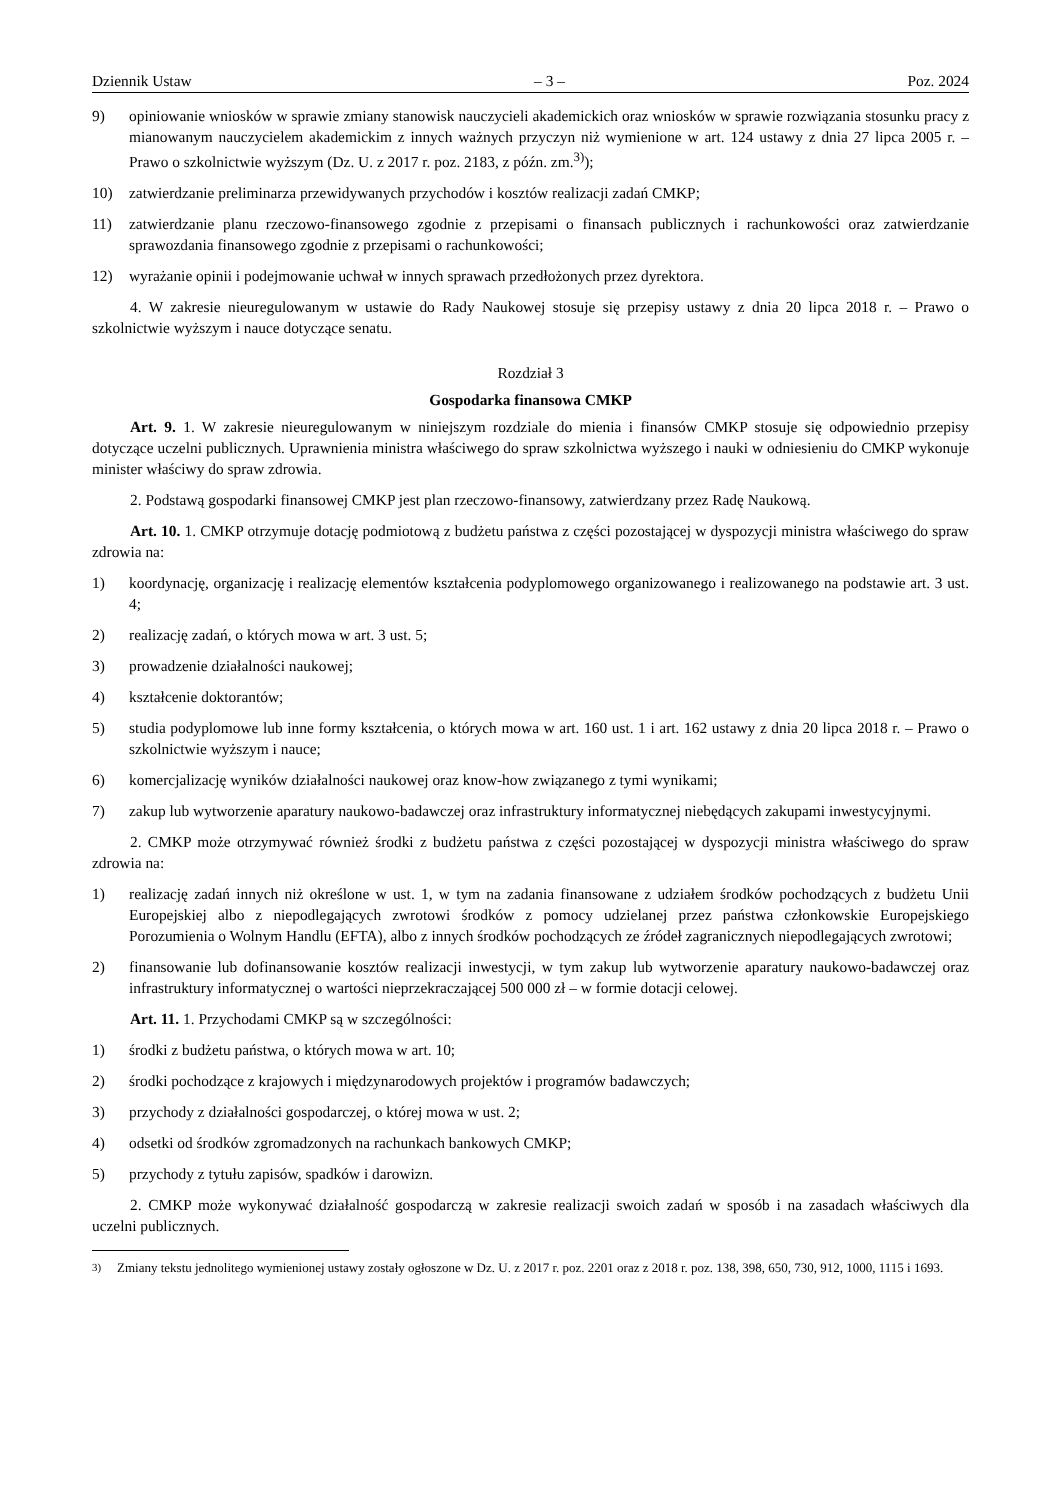Dziennik Ustaw – 3 – Poz. 2024
9) opiniowanie wniosków w sprawie zmiany stanowisk nauczycieli akademickich oraz wniosków w sprawie rozwiązania stosunku pracy z mianowanym nauczycielem akademickim z innych ważnych przyczyn niż wymienione w art. 124 ustawy z dnia 27 lipca 2005 r. – Prawo o szkolnictwie wyższym (Dz. U. z 2017 r. poz. 2183, z późn. zm.<sup>3)</sup>);
10) zatwierdzanie preliminarza przewidywanych przychodów i kosztów realizacji zadań CMKP;
11) zatwierdzanie planu rzeczowo-finansowego zgodnie z przepisami o finansach publicznych i rachunkowości oraz zatwierdzanie sprawozdania finansowego zgodnie z przepisami o rachunkowości;
12) wyrażanie opinii i podejmowanie uchwał w innych sprawach przedłożonych przez dyrektora.
4. W zakresie nieuregulowanym w ustawie do Rady Naukowej stosuje się przepisy ustawy z dnia 20 lipca 2018 r. – Prawo o szkolnictwie wyższym i nauce dotyczące senatu.
Rozdział 3
Gospodarka finansowa CMKP
Art. 9. 1. W zakresie nieuregulowanym w niniejszym rozdziale do mienia i finansów CMKP stosuje się odpowiednio przepisy dotyczące uczelni publicznych. Uprawnienia ministra właściwego do spraw szkolnictwa wyższego i nauki w odniesieniu do CMKP wykonuje minister właściwy do spraw zdrowia.
2. Podstawą gospodarki finansowej CMKP jest plan rzeczowo-finansowy, zatwierdzany przez Radę Naukową.
Art. 10. 1. CMKP otrzymuje dotację podmiotową z budżetu państwa z części pozostającej w dyspozycji ministra właściwego do spraw zdrowia na:
1) koordynację, organizację i realizację elementów kształcenia podyplomowego organizowanego i realizowanego na podstawie art. 3 ust. 4;
2) realizację zadań, o których mowa w art. 3 ust. 5;
3) prowadzenie działalności naukowej;
4) kształcenie doktorantów;
5) studia podyplomowe lub inne formy kształcenia, o których mowa w art. 160 ust. 1 i art. 162 ustawy z dnia 20 lipca 2018 r. – Prawo o szkolnictwie wyższym i nauce;
6) komercjalizację wyników działalności naukowej oraz know-how związanego z tymi wynikami;
7) zakup lub wytworzenie aparatury naukowo-badawczej oraz infrastruktury informatycznej niebędących zakupami inwestycyjnymi.
2. CMKP może otrzymywać również środki z budżetu państwa z części pozostającej w dyspozycji ministra właściwego do spraw zdrowia na:
1) realizację zadań innych niż określone w ust. 1, w tym na zadania finansowane z udziałem środków pochodzących z budżetu Unii Europejskiej albo z niepodlegających zwrotowi środków z pomocy udzielanej przez państwa członkowskie Europejskiego Porozumienia o Wolnym Handlu (EFTA), albo z innych środków pochodzących ze źródeł zagranicznych niepodlegających zwrotowi;
2) finansowanie lub dofinansowanie kosztów realizacji inwestycji, w tym zakup lub wytworzenie aparatury naukowo-badawczej oraz infrastruktury informatycznej o wartości nieprzekraczającej 500 000 zł – w formie dotacji celowej.
Art. 11. 1. Przychodami CMKP są w szczególności:
1) środki z budżetu państwa, o których mowa w art. 10;
2) środki pochodzące z krajowych i międzynarodowych projektów i programów badawczych;
3) przychody z działalności gospodarczej, o której mowa w ust. 2;
4) odsetki od środków zgromadzonych na rachunkach bankowych CMKP;
5) przychody z tytułu zapisów, spadków i darowizn.
2. CMKP może wykonywać działalność gospodarczą w zakresie realizacji swoich zadań w sposób i na zasadach właściwych dla uczelni publicznych.
<sup>3)</sup> Zmiany tekstu jednolitego wymienionej ustawy zostały ogłoszone w Dz. U. z 2017 r. poz. 2201 oraz z 2018 r. poz. 138, 398, 650, 730, 912, 1000, 1115 i 1693.